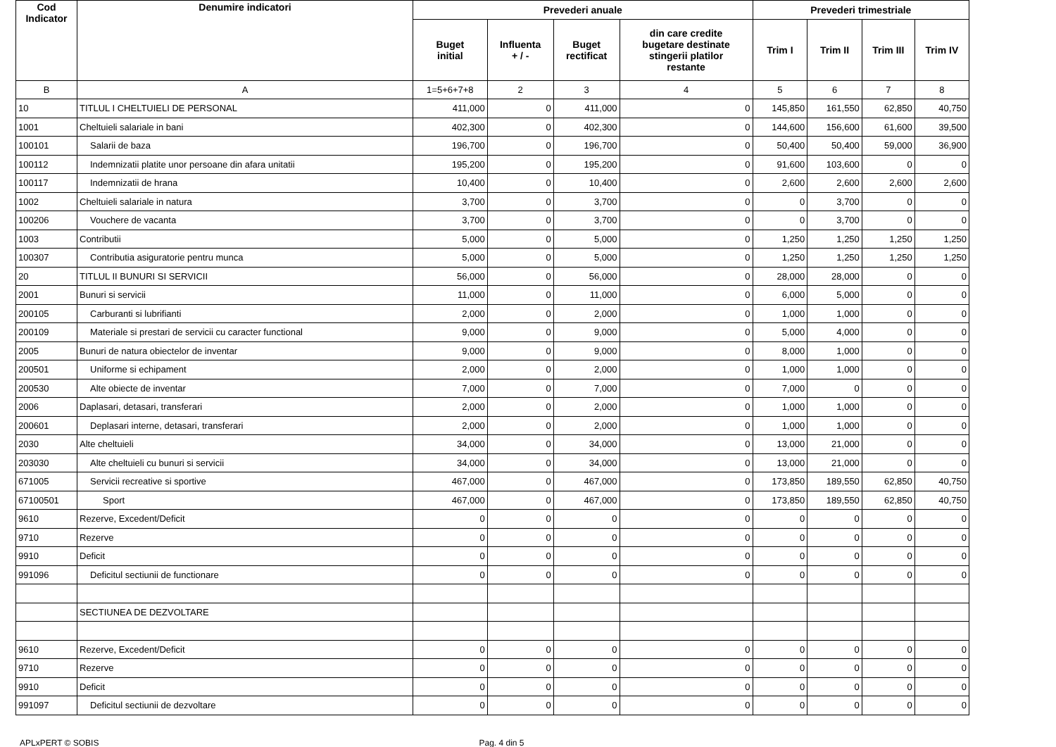| Cod Indicator | Denumire indicatori | Prevederi anuale | | | | Prevederi trimestriale | | | |
| --- | --- | --- | --- | --- | --- | --- | --- | --- | --- |
| | | Buget initial | Influenta + / - | Buget rectificat | din care credite bugetare destinate stingerii platilor restante | Trim I | Trim II | Trim III | Trim IV |
| B | A | 1=5+6+7+8 | 2 | 3 | 4 | 5 | 6 | 7 | 8 |
| 10 | TITLUL I CHELTUIELI DE PERSONAL | 411,000 | 0 | 411,000 | 0 | 145,850 | 161,550 | 62,850 | 40,750 |
| 1001 | Cheltuieli salariale in bani | 402,300 | 0 | 402,300 | 0 | 144,600 | 156,600 | 61,600 | 39,500 |
| 100101 | Salarii de baza | 196,700 | 0 | 196,700 | 0 | 50,400 | 50,400 | 59,000 | 36,900 |
| 100112 | Indemnizatii platite unor persoane din afara unitatii | 195,200 | 0 | 195,200 | 0 | 91,600 | 103,600 | 0 | 0 |
| 100117 | Indemnizatii de hrana | 10,400 | 0 | 10,400 | 0 | 2,600 | 2,600 | 2,600 | 2,600 |
| 1002 | Cheltuieli salariale in natura | 3,700 | 0 | 3,700 | 0 | 0 | 3,700 | 0 | 0 |
| 100206 | Vouchere de vacanta | 3,700 | 0 | 3,700 | 0 | 0 | 3,700 | 0 | 0 |
| 1003 | Contributii | 5,000 | 0 | 5,000 | 0 | 1,250 | 1,250 | 1,250 | 1,250 |
| 100307 | Contributia asiguratorie pentru munca | 5,000 | 0 | 5,000 | 0 | 1,250 | 1,250 | 1,250 | 1,250 |
| 20 | TITLUL II BUNURI SI SERVICII | 56,000 | 0 | 56,000 | 0 | 28,000 | 28,000 | 0 | 0 |
| 2001 | Bunuri si servicii | 11,000 | 0 | 11,000 | 0 | 6,000 | 5,000 | 0 | 0 |
| 200105 | Carburanti si lubrifianti | 2,000 | 0 | 2,000 | 0 | 1,000 | 1,000 | 0 | 0 |
| 200109 | Materiale si prestari de servicii cu caracter functional | 9,000 | 0 | 9,000 | 0 | 5,000 | 4,000 | 0 | 0 |
| 2005 | Bunuri de natura obiectelor de inventar | 9,000 | 0 | 9,000 | 0 | 8,000 | 1,000 | 0 | 0 |
| 200501 | Uniforme si echipament | 2,000 | 0 | 2,000 | 0 | 1,000 | 1,000 | 0 | 0 |
| 200530 | Alte obiecte de inventar | 7,000 | 0 | 7,000 | 0 | 7,000 | 0 | 0 | 0 |
| 2006 | Daplasari, detasari, transferari | 2,000 | 0 | 2,000 | 0 | 1,000 | 1,000 | 0 | 0 |
| 200601 | Deplasari interne, detasari, transferari | 2,000 | 0 | 2,000 | 0 | 1,000 | 1,000 | 0 | 0 |
| 2030 | Alte cheltuieli | 34,000 | 0 | 34,000 | 0 | 13,000 | 21,000 | 0 | 0 |
| 203030 | Alte cheltuieli cu bunuri si servicii | 34,000 | 0 | 34,000 | 0 | 13,000 | 21,000 | 0 | 0 |
| 671005 | Servicii recreative si sportive | 467,000 | 0 | 467,000 | 0 | 173,850 | 189,550 | 62,850 | 40,750 |
| 67100501 | Sport | 467,000 | 0 | 467,000 | 0 | 173,850 | 189,550 | 62,850 | 40,750 |
| 9610 | Rezerve, Excedent/Deficit | 0 | 0 | 0 | 0 | 0 | 0 | 0 | 0 |
| 9710 | Rezerve | 0 | 0 | 0 | 0 | 0 | 0 | 0 | 0 |
| 9910 | Deficit | 0 | 0 | 0 | 0 | 0 | 0 | 0 | 0 |
| 991096 | Deficitul sectiunii de functionare | 0 | 0 | 0 | 0 | 0 | 0 | 0 | 0 |
| | SECTIUNEA DE DEZVOLTARE | | | | | | | | |
| 9610 | Rezerve, Excedent/Deficit | 0 | 0 | 0 | 0 | 0 | 0 | 0 | 0 |
| 9710 | Rezerve | 0 | 0 | 0 | 0 | 0 | 0 | 0 | 0 |
| 9910 | Deficit | 0 | 0 | 0 | 0 | 0 | 0 | 0 | 0 |
| 991097 | Deficitul sectiunii de dezvoltare | 0 | 0 | 0 | 0 | 0 | 0 | 0 | 0 |
APLxPERT © SOBIS Pag. 4 din 5